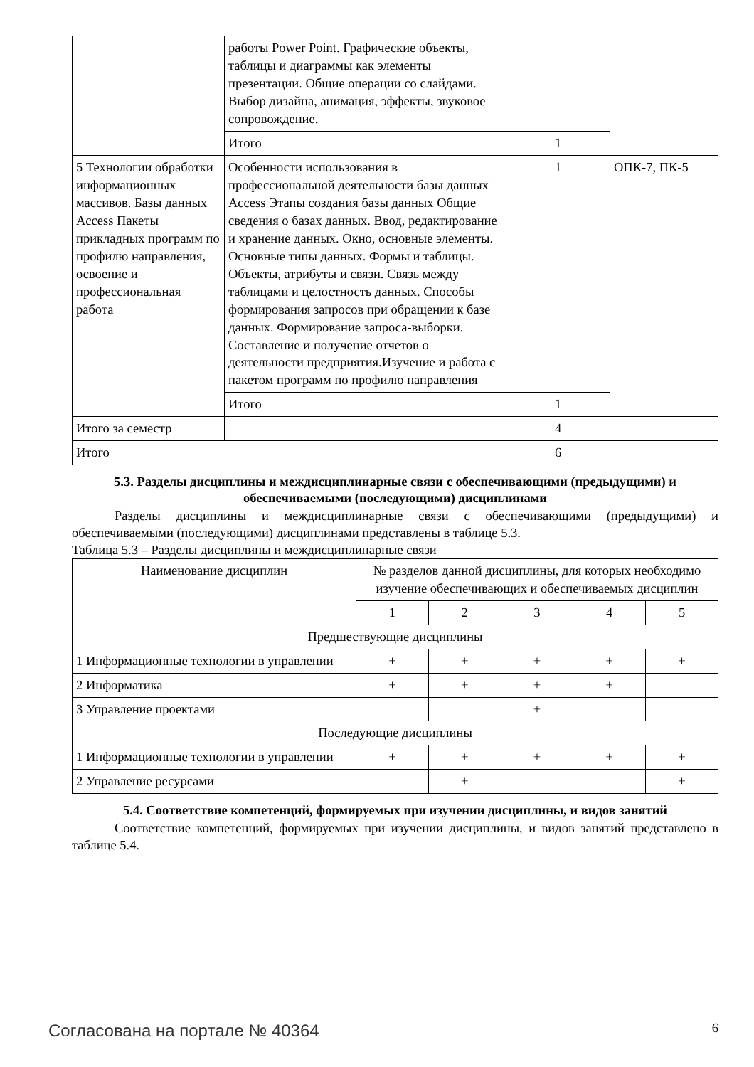| | работы Power Point. Графические объекты, таблицы и диаграммы как элементы презентации. Общие операции со слайдами. Выбор дизайна, анимация, эффекты, звуковое сопровождение. | | |
| | Итого | 1 | |
| 5 Технологии обработки информационных массивов. Базы данных Access Пакеты прикладных программ по профилю направления, освоение и профессиональная работа | Особенности использования в профессиональной деятельности базы данных Access Этапы создания базы данных Общие сведения о базах данных. Ввод, редактирование и хранение данных. Окно, основные элементы. Основные типы данных. Формы и таблицы. Объекты, атрибуты и связи. Связь между таблицами и целостность данных. Способы формирования запросов при обращении к базе данных. Формирование запроса-выборки. Составление и получение отчетов о деятельности предприятия.Изучение и работа с пакетом программ по профилю направления | 1 | ОПК-7, ПК-5 |
| | Итого | 1 | |
| Итого за семестр | | 4 | |
| Итого | | 6 | |
5.3. Разделы дисциплины и междисциплинарные связи с обеспечивающими (предыдущими) и обеспечиваемыми (последующими) дисциплинами
Разделы дисциплины и междисциплинарные связи с обеспечивающими (предыдущими) и обеспечиваемыми (последующими) дисциплинами представлены в таблице 5.3.
Таблица 5.3 – Разделы дисциплины и междисциплинарные связи
| Наименование дисциплин | № разделов данной дисциплины, для которых необходимо изучение обеспечивающих и обеспечиваемых дисциплин | | | | |
| --- | --- | --- | --- | --- | --- |
| | 1 | 2 | 3 | 4 | 5 |
| Предшествующие дисциплины | | | | | |
| 1 Информационные технологии в управлении | + | + | + | + | + |
| 2 Информатика | + | + | + | + | |
| 3 Управление проектами | | | + | | |
| Последующие дисциплины | | | | | |
| 1 Информационные технологии в управлении | + | + | + | + | + |
| 2 Управление ресурсами | | + | | | + |
5.4. Соответствие компетенций, формируемых при изучении дисциплины, и видов занятий
Соответствие компетенций, формируемых при изучении дисциплины, и видов занятий представлено в таблице 5.4.
Согласована на портале № 40364 6